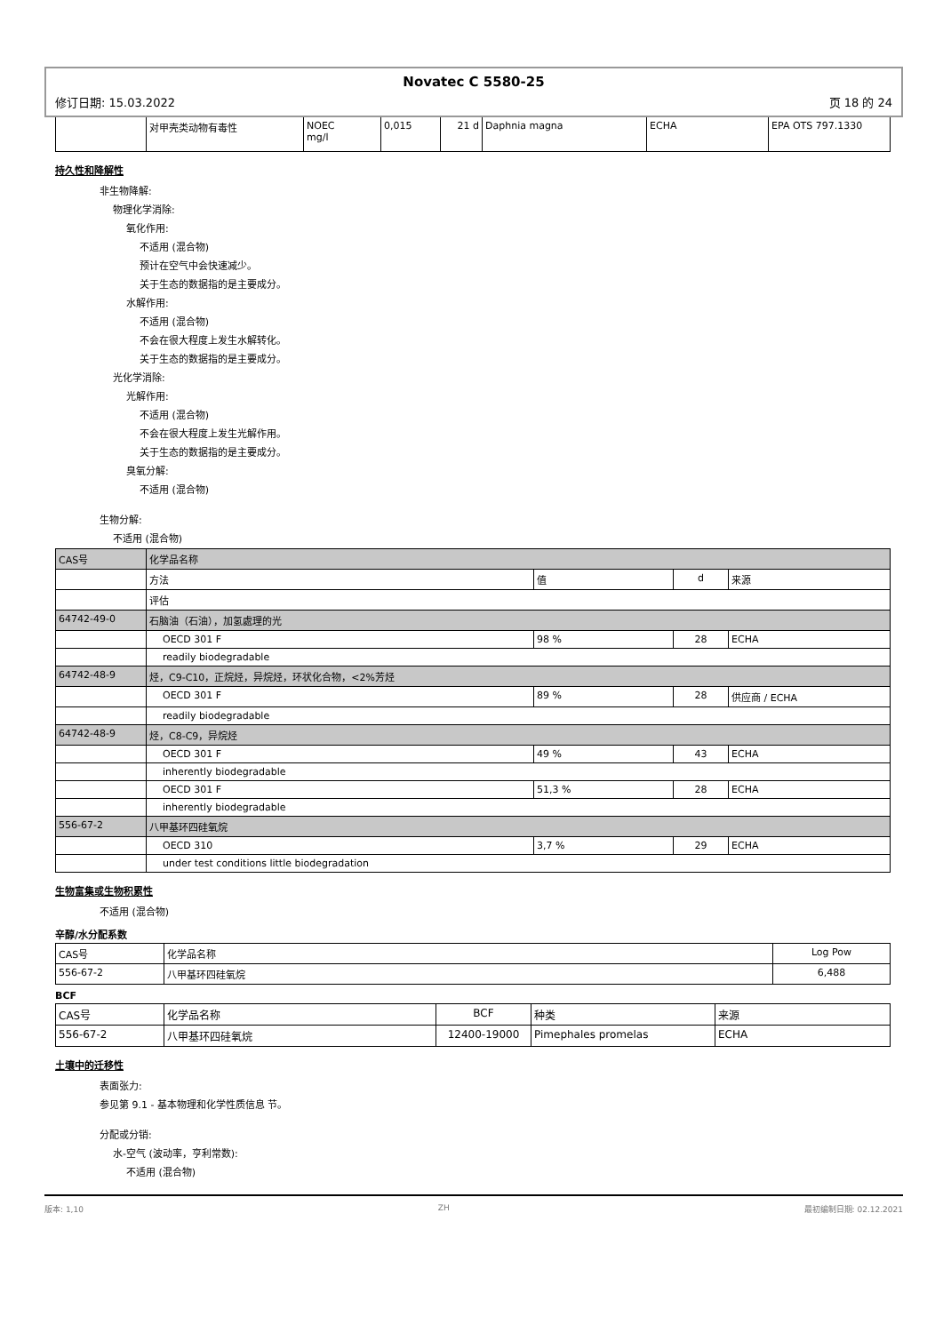Novatec C 5580-25
修订日期: 15.03.2022 页 18 的 24
| | 对甲壳类动物有毒性 | NOEC mg/l | 0,015 | 21 d | Daphnia magna | ECHA | EPA OTS 797.1330 |
持久性和降解性
非生物降解:
物理化学消除:
氧化作用:
不适用 (混合物)
预计在空气中会快速减少。
关于生态的数据指的是主要成分。
水解作用:
不适用 (混合物)
不会在很大程度上发生水解转化。
关于生态的数据指的是主要成分。
光化学消除:
光解作用:
不适用 (混合物)
不会在很大程度上发生光解作用。
关于生态的数据指的是主要成分。
臭氧分解:
不适用 (混合物)
生物分解:
不适用 (混合物)
| CAS号 | 化学品名称 | | | |
| | 方法 | 值 | d | 来源 |
| | 评估 | | | |
| 64742-49-0 | 石脑油（石油），加氢處理的光 | | | |
| | OECD 301 F | 98 % | 28 | ECHA |
| | readily biodegradable | | | |
| 64742-48-9 | 烃，C9-C10，正烷烃，异烷烃，环状化合物，<2%芳烃 | | | |
| | OECD 301 F | 89 % | 28 | 供应商 / ECHA |
| | readily biodegradable | | | |
| 64742-48-9 | 烃，C8-C9，异烷烃 | | | |
| | OECD 301 F | 49 % | 43 | ECHA |
| | inherently biodegradable | | | |
| | OECD 301 F | 51,3 % | 28 | ECHA |
| | inherently biodegradable | | | |
| 556-67-2 | 八甲基环四硅氧烷 | | | |
| | OECD 310 | 3,7 % | 29 | ECHA |
| | under test conditions little biodegradation | | | |
生物富集或生物积累性
不适用 (混合物)
辛醇/水分配系数
| CAS号 | 化学品名称 | Log Pow |
| 556-67-2 | 八甲基环四硅氧烷 | 6,488 |
BCF
| CAS号 | 化学品名称 | BCF | 种类 | 来源 |
| 556-67-2 | 八甲基环四硅氧烷 | 12400-19000 | Pimephales promelas | ECHA |
土壤中的迁移性
表面张力:
参见第 9.1 - 基本物理和化学性质信息 节。
分配或分销:
水-空气 (波动率，亨利常数):
不适用 (混合物)
版本: 1,10 ZH 最初编制日期: 02.12.2021